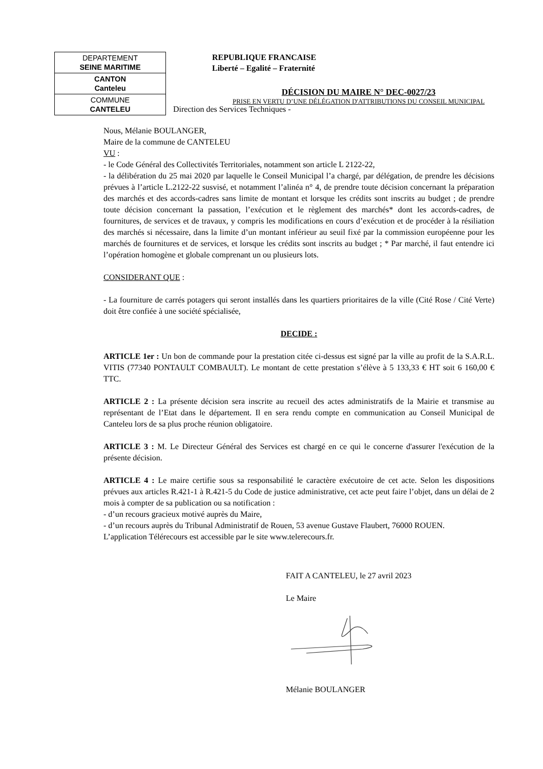| DEPARTEMENT SEINE MARITIME |
| CANTON Canteleu |
| COMMUNE CANTELEU |
REPUBLIQUE FRANCAISE
Liberté – Egalité – Fraternité
DÉCISION DU MAIRE N° DEC-0027/23
PRISE EN VERTU D’UNE DÉLÉGATION D'ATTRIBUTIONS DU CONSEIL MUNICIPAL
Direction des Services Techniques -
Nous, Mélanie BOULANGER,
Maire de la commune de CANTELEU
VU :
- le Code Général des Collectivités Territoriales, notamment son article L 2122-22,
- la délibération du 25 mai 2020 par laquelle le Conseil Municipal l’a chargé, par délégation, de prendre les décisions prévues à l’article L.2122-22 susvisé, et notamment l’alinéa n° 4, de prendre toute décision concernant la préparation des marchés et des accords-cadres sans limite de montant et lorsque les crédits sont inscrits au budget ; de prendre toute décision concernant la passation, l’exécution et le règlement des marchés* dont les accords-cadres, de fournitures, de services et de travaux, y compris les modifications en cours d’exécution et de procéder à la résiliation des marchés si nécessaire, dans la limite d’un montant inférieur au seuil fixé par la commission européenne pour les marchés de fournitures et de services, et lorsque les crédits sont inscrits au budget ; * Par marché, il faut entendre ici l’opération homogène et globale comprenant un ou plusieurs lots.
CONSIDERANT QUE :
- La fourniture de carrés potagers qui seront installés dans les quartiers prioritaires de la ville (Cité Rose / Cité Verte) doit être confiée à une société spécialisée,
DECIDE :
ARTICLE 1er : Un bon de commande pour la prestation citée ci-dessus est signé par la ville au profit de la S.A.R.L. VITIS (77340 PONTAULT COMBAULT). Le montant de cette prestation s’élève à 5 133,33 € HT soit 6 160,00 € TTC.
ARTICLE 2 : La présente décision sera inscrite au recueil des actes administratifs de la Mairie et transmise au représentant de l’Etat dans le département. Il en sera rendu compte en communication au Conseil Municipal de Canteleu lors de sa plus proche réunion obligatoire.
ARTICLE 3 : M. Le Directeur Général des Services est chargé en ce qui le concerne d'assurer l'exécution de la présente décision.
ARTICLE 4 : Le maire certifie sous sa responsabilité le caractère exécutoire de cet acte. Selon les dispositions prévues aux articles R.421-1 à R.421-5 du Code de justice administrative, cet acte peut faire l’objet, dans un délai de 2 mois à compter de sa publication ou sa notification :
- d’un recours gracieux motivé auprès du Maire,
- d’un recours auprès du Tribunal Administratif de Rouen, 53 avenue Gustave Flaubert, 76000 ROUEN.
L’application Télérecours est accessible par le site www.telerecours.fr.
FAIT A CANTELEU, le 27 avril 2023
Le Maire
Mélanie BOULANGER